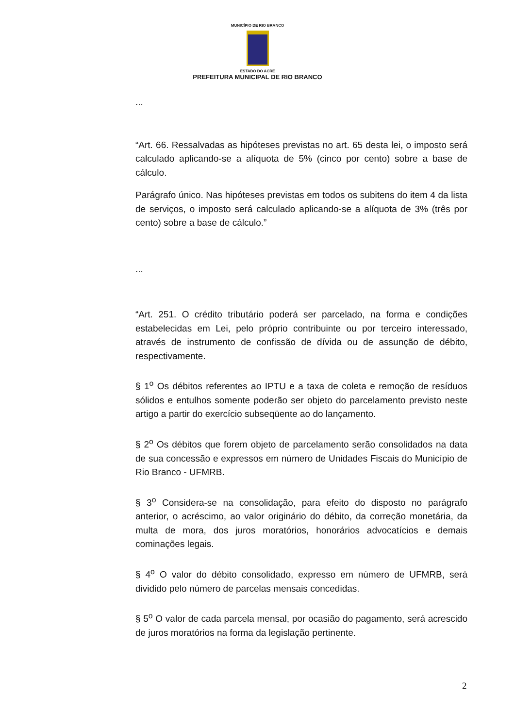MUNICÍPIO DE RIO BRANCO
ESTADO DO ACRE
PREFEITURA MUNICIPAL DE RIO BRANCO
...
“Art. 66. Ressalvadas as hipóteses previstas no art. 65 desta lei, o imposto será calculado aplicando-se a alíquota de 5% (cinco por cento) sobre a base de cálculo.
Parágrafo único. Nas hipóteses previstas em todos os subitens do item 4 da lista de serviços, o imposto será calculado aplicando-se a alíquota de 3% (três por cento) sobre a base de cálculo.”
...
“Art. 251. O crédito tributário poderá ser parcelado, na forma e condições estabelecidas em Lei, pelo próprio contribuinte ou por terceiro interessado, através de instrumento de confissão de dívida ou de assunção de débito, respectivamente.
§ 1<sup>o</sup> Os débitos referentes ao IPTU e a taxa de coleta e remoção de resíduos sólidos e entulhos somente poderão ser objeto do parcelamento previsto neste artigo a partir do exercício subseqüente ao do lançamento.
§ 2<sup>o</sup> Os débitos que forem objeto de parcelamento serão consolidados na data de sua concessão e expressos em número de Unidades Fiscais do Município de Rio Branco - UFMRB.
§ 3<sup>o</sup> Considera-se na consolidação, para efeito do disposto no parágrafo anterior, o acréscimo, ao valor originário do débito, da correção monetária, da multa de mora, dos juros moratórios, honorários advocatícios e demais cominações legais.
§ 4<sup>o</sup> O valor do débito consolidado, expresso em número de UFMRB, será dividido pelo número de parcelas mensais concedidas.
§ 5<sup>o</sup> O valor de cada parcela mensal, por ocasião do pagamento, será acrescido de juros moratórios na forma da legislação pertinente.
2